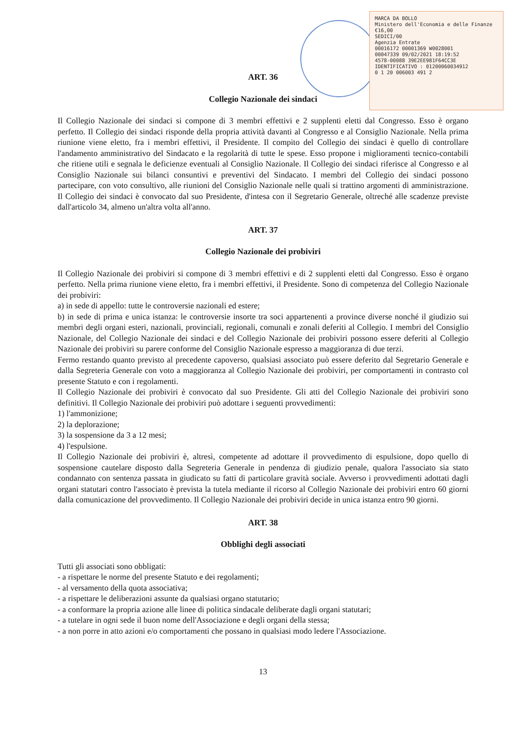MARCA DA BOLLO
Ministero dell'Economia e delle Finanze
€16,00
SEDICI/00
Agenzia Entrate
00016172 00001369 W0028001
00047339 09/02/2021 18:19:52
4578-00088 39E2EE981F64CC3E
IDENTIFICATIVO : 01200060034912
0 1 20 006003 491 2
ART. 36
Collegio Nazionale dei sindaci
Il Collegio Nazionale dei sindaci si compone di 3 membri effettivi e 2 supplenti eletti dal Congresso. Esso è organo perfetto. Il Collegio dei sindaci risponde della propria attività davanti al Congresso e al Consiglio Nazionale. Nella prima riunione viene eletto, fra i membri effettivi, il Presidente. Il compito del Collegio dei sindaci è quello di controllare l'andamento amministrativo del Sindacato e la regolarità di tutte le spese. Esso propone i miglioramenti tecnico-contabili che ritiene utili e segnala le deficienze eventuali al Consiglio Nazionale. Il Collegio dei sindaci riferisce al Congresso e al Consiglio Nazionale sui bilanci consuntivi e preventivi del Sindacato. I membri del Collegio dei sindaci possono partecipare, con voto consultivo, alle riunioni del Consiglio Nazionale nelle quali si trattino argomenti di amministrazione. Il Collegio dei sindaci è convocato dal suo Presidente, d'intesa con il Segretario Generale, oltreché alle scadenze previste dall'articolo 34, almeno un'altra volta all'anno.
ART. 37
Collegio Nazionale dei probiviri
Il Collegio Nazionale dei probiviri si compone di 3 membri effettivi e di 2 supplenti eletti dal Congresso. Esso è organo perfetto. Nella prima riunione viene eletto, fra i membri effettivi, il Presidente. Sono di competenza del Collegio Nazionale dei probiviri:
a) in sede di appello: tutte le controversie nazionali ed estere;
b) in sede di prima e unica istanza: le controversie insorte tra soci appartenenti a province diverse nonché il giudizio sui membri degli organi esteri, nazionali, provinciali, regionali, comunali e zonali deferiti al Collegio. I membri del Consiglio Nazionale, del Collegio Nazionale dei sindaci e del Collegio Nazionale dei probiviri possono essere deferiti al Collegio Nazionale dei probiviri su parere conforme del Consiglio Nazionale espresso a maggioranza di due terzi.
Fermo restando quanto previsto al precedente capoverso, qualsiasi associato può essere deferito dal Segretario Generale e dalla Segreteria Generale con voto a maggioranza al Collegio Nazionale dei probiviri, per comportamenti in contrasto col presente Statuto e con i regolamenti.
Il Collegio Nazionale dei probiviri è convocato dal suo Presidente. Gli atti del Collegio Nazionale dei probiviri sono definitivi. Il Collegio Nazionale dei probiviri può adottare i seguenti provvedimenti:
1) l'ammonizione;
2) la deplorazione;
3) la sospensione da 3 a 12 mesi;
4) l'espulsione.
Il Collegio Nazionale dei probiviri è, altresì, competente ad adottare il provvedimento di espulsione, dopo quello di sospensione cautelare disposto dalla Segreteria Generale in pendenza di giudizio penale, qualora l'associato sia stato condannato con sentenza passata in giudicato su fatti di particolare gravità sociale. Avverso i provvedimenti adottati dagli organi statutari contro l'associato è prevista la tutela mediante il ricorso al Collegio Nazionale dei probiviri entro 60 giorni dalla comunicazione del provvedimento. Il Collegio Nazionale dei probiviri decide in unica istanza entro 90 giorni.
ART. 38
Obblighi degli associati
Tutti gli associati sono obbligati:
- a rispettare le norme del presente Statuto e dei regolamenti;
- al versamento della quota associativa;
- a rispettare le deliberazioni assunte da qualsiasi organo statutario;
- a conformare la propria azione alle linee di politica sindacale deliberate dagli organi statutari;
- a tutelare in ogni sede il buon nome dell'Associazione e degli organi della stessa;
- a non porre in atto azioni e/o comportamenti che possano in qualsiasi modo ledere l'Associazione.
13